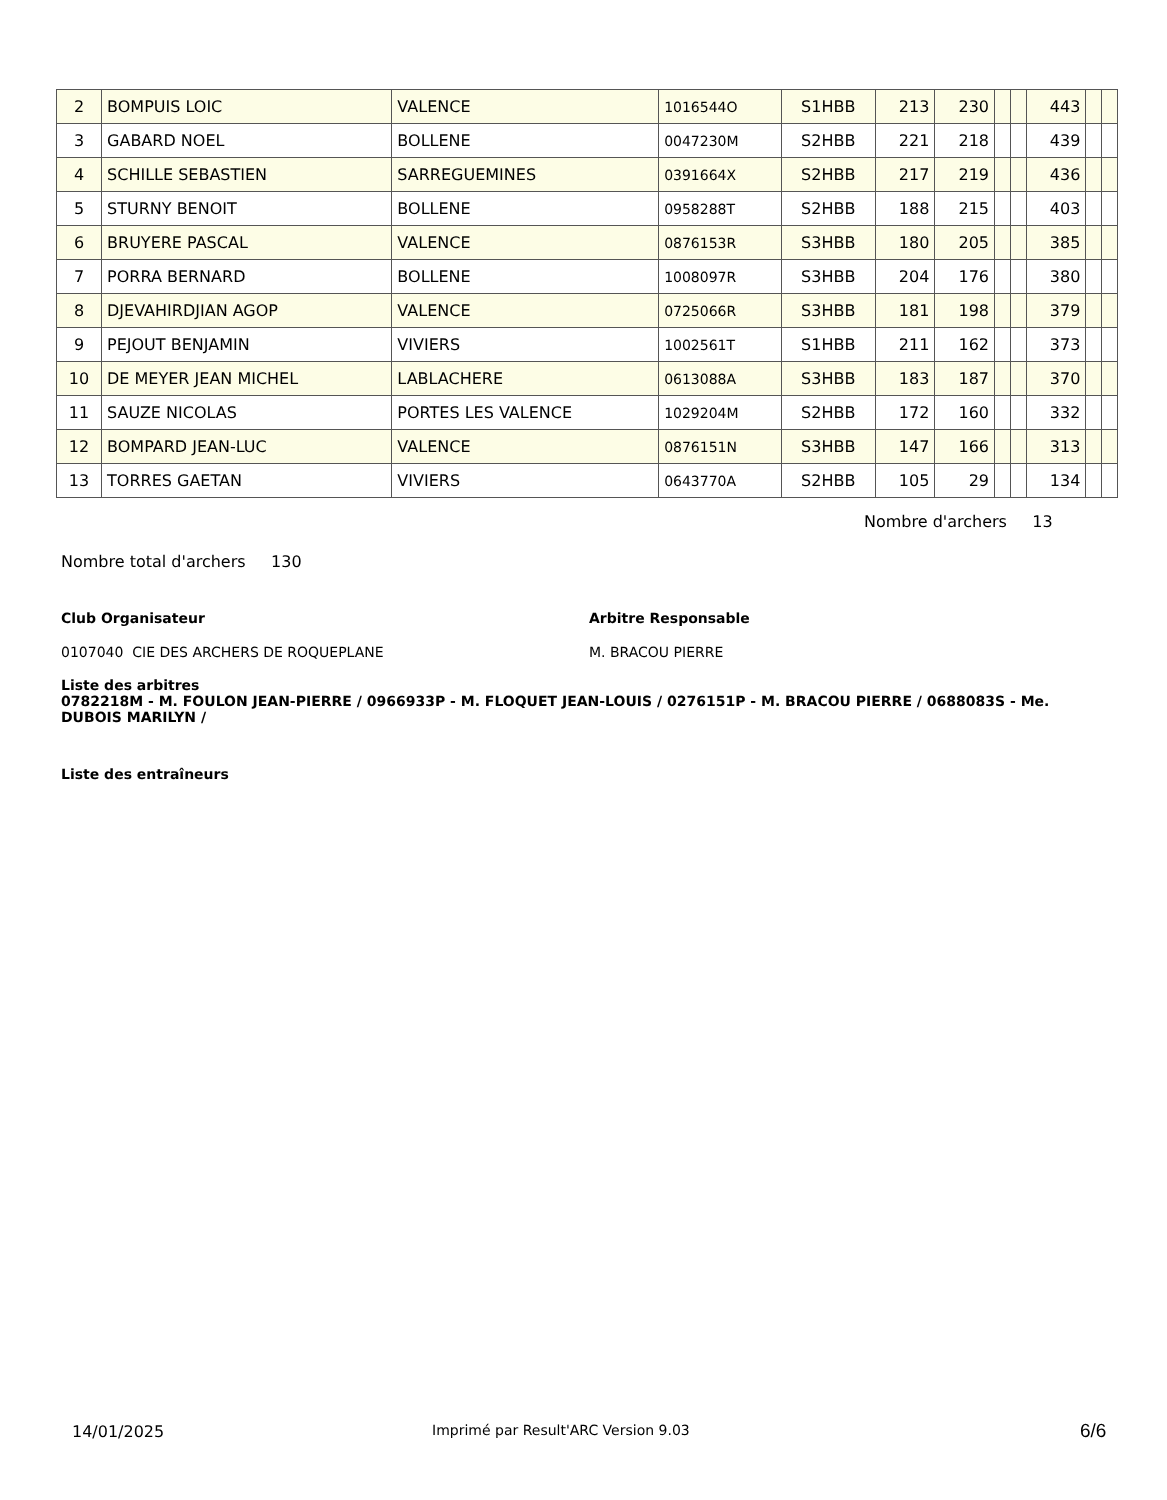| 2 | BOMPUIS LOIC | VALENCE | 1016544O | S1HBB | 213 | 230 | | | 443 | | |
| 3 | GABARD NOEL | BOLLENE | 0047230M | S2HBB | 221 | 218 | | | 439 | | |
| 4 | SCHILLE SEBASTIEN | SARREGUEMINES | 0391664X | S2HBB | 217 | 219 | | | 436 | | |
| 5 | STURNY BENOIT | BOLLENE | 0958288T | S2HBB | 188 | 215 | | | 403 | | |
| 6 | BRUYERE PASCAL | VALENCE | 0876153R | S3HBB | 180 | 205 | | | 385 | | |
| 7 | PORRA BERNARD | BOLLENE | 1008097R | S3HBB | 204 | 176 | | | 380 | | |
| 8 | DJEVAHIRDJIAN AGOP | VALENCE | 0725066R | S3HBB | 181 | 198 | | | 379 | | |
| 9 | PEJOUT BENJAMIN | VIVIERS | 1002561T | S1HBB | 211 | 162 | | | 373 | | |
| 10 | DE MEYER JEAN MICHEL | LABLACHERE | 0613088A | S3HBB | 183 | 187 | | | 370 | | |
| 11 | SAUZE NICOLAS | PORTES LES VALENCE | 1029204M | S2HBB | 172 | 160 | | | 332 | | |
| 12 | BOMPARD JEAN-LUC | VALENCE | 0876151N | S3HBB | 147 | 166 | | | 313 | | |
| 13 | TORRES GAETAN | VIVIERS | 0643770A | S2HBB | 105 | 29 | | | 134 | | |
Nombre d'archers 13
Nombre total d'archers 130
Club Organisateur Arbitre Responsable
0107040 CIE DES ARCHERS DE ROQUEPLANE
M. BRACOU PIERRE
Liste des arbitres
0782218M - M. FOULON JEAN-PIERRE / 0966933P - M. FLOQUET JEAN-LOUIS / 0276151P - M. BRACOU PIERRE / 0688083S - Me. DUBOIS MARILYN /
Liste des entraîneurs
14/01/2025
Imprimé par Result'ARC Version 9.03
6/6